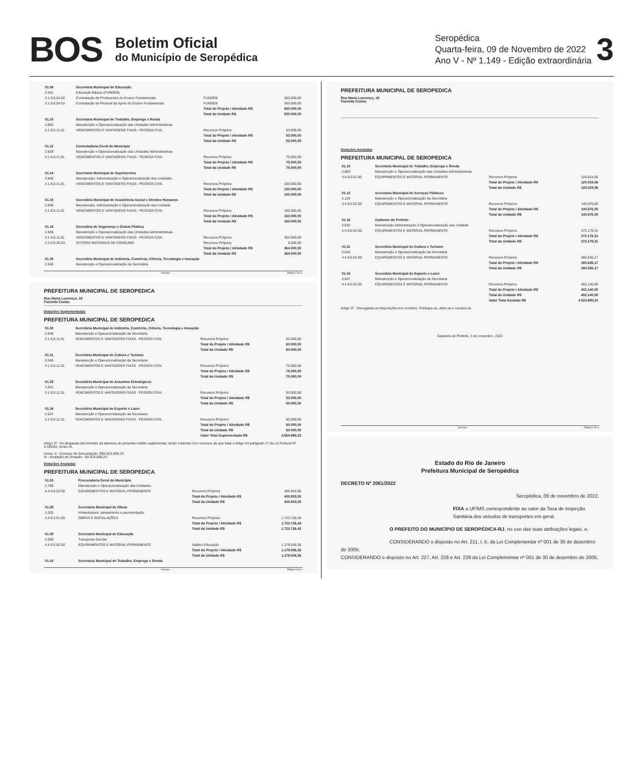BOS
Boletim Oficial
do Município de Seropédica
Seropédica
Quarta-feira, 09 de Novembro de 2022
Ano V - Nº 1.149 - Edição extraordinária
3
| 01.09 | Secretaria Municipal de Educação | | |
| 2.041 | Educação Básica (FUNDEB) | | |
| 3.1.9.0.04.02 | Contratação de Professores do Ensino Fundamental | FUNDEB | 565.000,00 |
| 3.1.9.0.04.03 | Contratação de Pessoal de Apoio do Ensino Fundamental | FUNDEB | 365.000,00 |
| | | Total do Projeto / Atividade R$ | 930.000,00 |
| | | Total da Unidade R$ | 930.000,00 |
| 01.10 | Secretaria Municipal de Trabalho, Emprego e Renda | | |
| 2.863 | Manutenção e Operacionalização das Unidades Administrativas | | |
| 3.1.9.0.11.01 | VENCIMENTOS E VANTAGENS FIXAS - PESSOA CIVIL | Recursos Próprios | 53.000,00 |
| | | Total do Projeto / Atividade R$ | 53.000,00 |
| | | Total da Unidade R$ | 53.000,00 |
| 01.12 | Controladoria Geral do Município | | |
| 2.829 | Manutenção e Operacionalização das Unidades Administrativas | | |
| 3.1.9.0.11.01 | VENCIMENTOS E VANTAGENS FIXAS - PESSOA CIVIL | Recursos Próprios | 75.000,00 |
| | | Total do Projeto / Atividade R$ | 75.000,00 |
| | | Total da Unidade R$ | 75.000,00 |
| 01.14 | Secretaria Municipal de Suprimentos | | |
| 2.848 | Manutenção, Administração e Operacionalização das Unidades | | |
| 3.1.9.0.11.01 | VENCIMENTOS E VANTAGENS FIXAS - PESSOA CIVIL | Recursos Próprios | 100.000,00 |
| | | Total do Projeto / Atividade R$ | 100.000,00 |
| | | Total da Unidade R$ | 100.000,00 |
| 01.15 | Secretária Municipal de Assistência Social e Direitos Humanos | | |
| 2.849 | Manutenção, Administração e Operacionalização das Unidade | | |
| 3.1.9.0.11.01 | VENCIMENTOS E VANTAGENS FIXAS - PESSOA CIVIL | Recursos Próprios | 160.000,00 |
| | | Total do Projeto / Atividade R$ | 160.000,00 |
| | | Total da Unidade R$ | 160.000,00 |
| 01.18 | Secretária de Segurança e Ordem Pública | | |
| 2.836 | Manutenção e Operacionalização das Unidades Administrativas | | |
| 3.1.9.0.11.01 | VENCIMENTOS E VANTAGENS FIXAS - PESSOA CIVIL | Recursos Próprios | 355.000,00 |
| 3.3.9.0.30.03 | OUTROS MATERIAIS DE CONSUMO | Recursos Próprios | 9.000,00 |
| | | Total do Projeto / Atividade R$ | 364.000,00 |
| | | Total da Unidade R$ | 364.000,00 |
| 01.30 | Secretária Municipal de Indústria, Comércio, Ciência, Tecnologia e Inovação | | |
| 2.945 | Manutenção e Operacionalização da Secretária | | |
Servaux Página 2 de 4
PREFEITURA MUNICIPAL DE SEROPEDICA
Rua Maria Lourenço, 18
Fazenda Caxias
Dotações Suplementadas
PREFEITURA MUNICIPAL DE SEROPEDICA
| 01.30 | Secretária Municipal de Indústria, Comércio, Ciência, Tecnologia e Inovação | | |
| 2.945 | Manutenção e Operacionalização da Secretária | | |
| 3.1.9.0.11.01 | VENCIMENTOS E VANTAGENS FIXAS - PESSOA CIVIL | Recursos Próprios | 60.000,00 |
| | | Total do Projeto / Atividade R$ | 60.000,00 |
| | | Total da Unidade R$ | 60.000,00 |
| 01.31 | Secretária Municipal de Cultura e Turismo | | |
| 2.046 | Manutenção e Operacionalização da Secretaria | | |
| 3.1.9.0.11.01 | VENCIMENTOS E VANTAGENS FIXAS - PESSOA CIVIL | Recursos Próprios | 75.000,00 |
| | | Total do Projeto / Atividade R$ | 75.000,00 |
| | | Total da Unidade R$ | 75.000,00 |
| 01.33 | Secretária Municipal de Assuntos Estratégicos | | |
| 1.831 | Manutenção e Operacionalização da Secretária | | |
| 3.1.9.0.11.01 | VENCIMENTOS E VANTAGENS FIXAS - PESSOA CIVIL | Recursos Próprios | 50.000,00 |
| | | Total do Projeto / Atividade R$ | 50.000,00 |
| | | Total da Unidade R$ | 50.000,00 |
| 01.34 | Secretária Municipal de Esporte e Lazer | | |
| 2.047 | Manutenção e Operacionalização da Secretaria | | |
| 3.1.9.0.11.01 | VENCIMENTOS E VANTAGENS FIXAS - PESSOA CIVIL | Recursos Próprios | 60.000,00 |
| | | Total do Projeto / Atividade R$ | 60.000,00 |
| | | Total da Unidade R$ | 60.000,00 |
| | | Valor Total Suplementado R$ | 4.524.890,23 |
Artigo 2º - As despesas decorrentes da abertura do presente crédito suplementar, serão cobertas com recursos de que trata o Artigo 43 parágrafo 1º da Lei Federal Nº 4.320/64, Inciso III.
Inciso: II - Excesso de Arrecadação: R$4.524.890,23
III - Anulação de Dotação : $4.524.890,23
Dotações Anuladas
PREFEITURA MUNICIPAL DE SEROPEDICA
| 01.03 | Procuradoria Geral do Município | | |
| 2.795 | Manutenção e Operacionalização das Unidades | | |
| 4.4.9.0.52.00 | EQUIPAMENTOS E MATERIAL PERMANENTE | Recursos Próprios | 405.803,00 |
| | | Total do Projeto / Atividade R$ | 405.803,00 |
| | | Total da Unidade R$ | 405.803,00 |
| 01.08 | Secretaria Municipal de Obras | | |
| 1.032 | Infraestrutura, saneamento e pavimentação | | |
| 4.4.9.0.51.00 | OBRAS E INSTALAÇÕES | Recursos Próprios | 1.723.726,43 |
| | | Total do Projeto / Atividade R$ | 1.723.726,43 |
| | | Total da Unidade R$ | 1.723.726,43 |
| 01.09 | Secretaria Municipal de Educação | | |
| 2.050 | Transporte Escolar | | |
| 4.4.9.0.52.00 | EQUIPAMENTOS E MATERIAL PERMANENTE | Salário Educação | 1.179.506,26 |
| | | Total do Projeto / Atividade R$ | 1.179.506,26 |
| | | Total da Unidade R$ | 1.179.506,26 |
| 01.10 | Secretaria Municipal de Trabalho, Emprego e Renda | | |
Servaux Página 3 de 4
PREFEITURA MUNICIPAL DE SEROPEDICA
Rua Maria Lourenço, 18
Fazenda Caxias
Dotações Anuladas
PREFEITURA MUNICIPAL DE SEROPEDICA
| 01.10 | Secretaria Municipal de Trabalho, Emprego e Renda | | |
| 2.863 | Manutenção e Operacionalização das Unidades Administrativas | | |
| 4.4.9.0.52.00 | EQUIPAMENTOS E MATERIAL PERMANENTE | Recursos Próprios | 120.024,06 |
| | | Total do Projeto / Atividade R$ | 120.024,06 |
| | | Total da Unidade R$ | 120.024,06 |
| 01.13 | Secretaria Municipal de Serviços Públicos | | |
| 2.119 | Manutenção e Operacionalização da Secretária | | |
| 4.4.9.0.52.00 | EQUIPAMENTOS E MATERIAL PERMANENTE | Recursos Próprios | 140.876,00 |
| | | Total do Projeto / Atividade R$ | 140.876,00 |
| | | Total da Unidade R$ | 140.876,00 |
| 01.16 | Gabinete do Prefeito | | |
| 2.832 | Manutenção Administração e Operacionalização das Unidade | | |
| 4.4.9.0.52.00 | EQUIPAMENTOS E MATERIAL PERMANENTE | Recursos Próprios | 272.178,31 |
| | | Total do Projeto / Atividade R$ | 272.178,31 |
| | | Total da Unidade R$ | 272.178,31 |
| 01.31 | Secretária Municipal de Cultura e Turismo | | |
| 2.046 | Manutenção e Operacionalização da Secretaria | | |
| 4.4.9.0.52.00 | EQUIPAMENTOS E MATERIAL PERMANENTE | Recursos Próprios | 280.636,17 |
| | | Total do Projeto / Atividade R$ | 280.636,17 |
| | | Total da Unidade R$ | 280.636,17 |
| 01.34 | Secretária Municipal de Esporte e Lazer | | |
| 2.047 | Manutenção e Operacionalização da Secretaria | | |
| 4.4.9.0.52.00 | EQUIPAMENTOS E MATERIAL PERMANENTE | Recursos Próprios | 402.140,00 |
| | | Total do Projeto / Atividade R$ | 402.140,00 |
| | | Total da Unidade R$ | 402.140,00 |
| | | Valor Total Anulado R$ | 4.524.890,23 |
Artigo 3º - Revogadas as disposições em contrário. Publique-se, afixe-se e cumpra-se.
Gabinete do Prefeito, 3 de novembro, 2022
Servaux Página 4 de 4
Estado do Rio de Janeiro
Prefeitura Municipal de Seropédica
DECRETO Nº 2061/2022
Seropédica, 09 de novembro de 2022.
FIXA a UFIMS correspondente ao valor da Taxa de Inspeção Sanitária dos veículos de transportes em geral.
O PREFEITO DO MUNICÍPIO DE SEROPÉDICA-RJ, no uso das suas atribuições legais, e,
CONSIDERANDO o disposto no Art. 211, I, b, da Lei Complementar nº 001 de 30 de dezembro de 2005;
CONSIDERANDO o disposto no Art. 227, Art. 228 e Art. 229 da Lei Complementar nº 001 de 30 de dezembro de 2005;